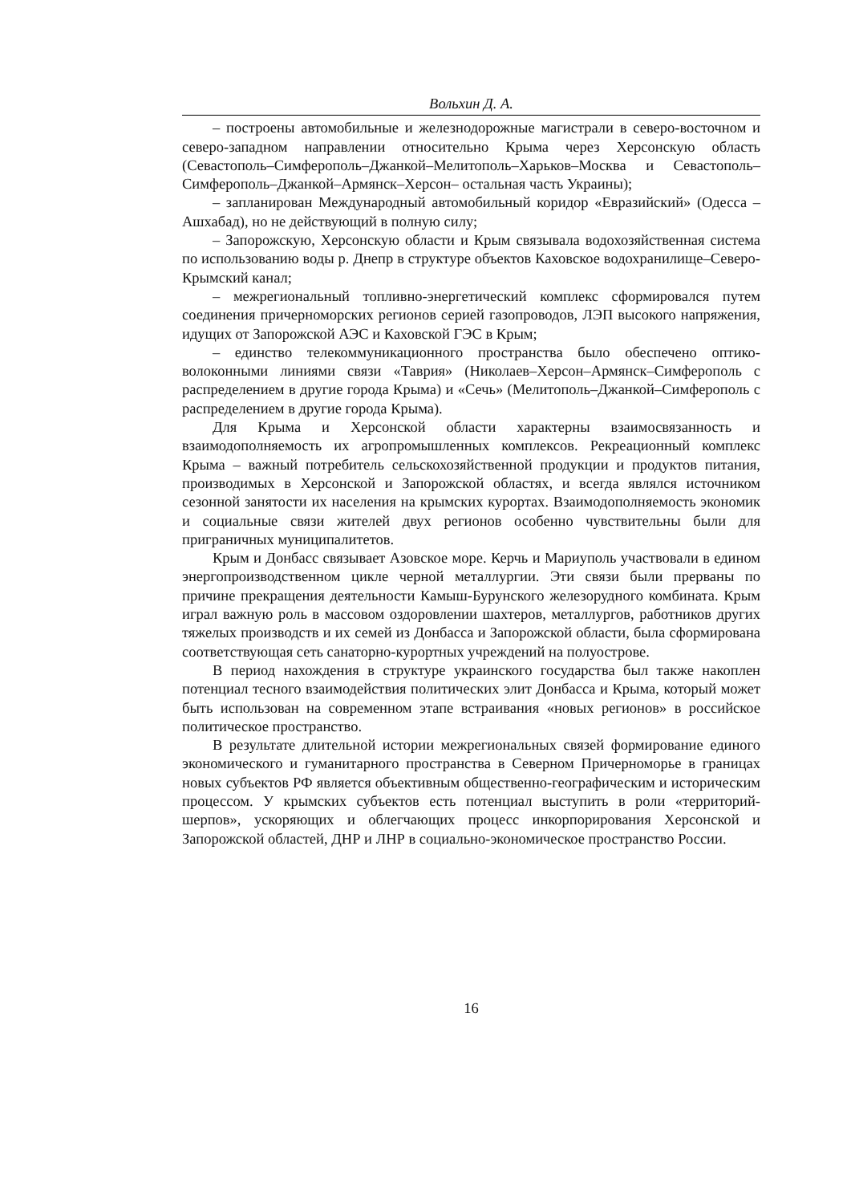Вольхин Д. А.
– построены автомобильные и железнодорожные магистрали в северо-восточном и северо-западном направлении относительно Крыма через Херсонскую область (Севастополь–Симферополь–Джанкой–Мелитополь–Харьков–Москва и Севастополь–Симферополь–Джанкой–Армянск–Херсон– остальная часть Украины);
– запланирован Международный автомобильный коридор «Евразийский» (Одесса – Ашхабад), но не действующий в полную силу;
– Запорожскую, Херсонскую области и Крым связывала водохозяйственная система по использованию воды р. Днепр в структуре объектов Каховское водохранилище–Северо-Крымский канал;
– межрегиональный топливно-энергетический комплекс сформировался путем соединения причерноморских регионов серией газопроводов, ЛЭП высокого напряжения, идущих от Запорожской АЭС и Каховской ГЭС в Крым;
– единство телекоммуникационного пространства было обеспечено оптико-волоконными линиями связи «Таврия» (Николаев–Херсон–Армянск–Симферополь с распределением в другие города Крыма) и «Сечь» (Мелитополь–Джанкой–Симферополь с распределением в другие города Крыма).
Для Крыма и Херсонской области характерны взаимосвязанность и взаимодополняемость их агропромышленных комплексов. Рекреационный комплекс Крыма – важный потребитель сельскохозяйственной продукции и продуктов питания, производимых в Херсонской и Запорожской областях, и всегда являлся источником сезонной занятости их населения на крымских курортах. Взаимодополняемость экономик и социальные связи жителей двух регионов особенно чувствительны были для приграничных муниципалитетов.
Крым и Донбасс связывает Азовское море. Керчь и Мариуполь участвовали в едином энергопроизводственном цикле черной металлургии. Эти связи были прерваны по причине прекращения деятельности Камыш-Бурунского железорудного комбината. Крым играл важную роль в массовом оздоровлении шахтеров, металлургов, работников других тяжелых производств и их семей из Донбасса и Запорожской области, была сформирована соответствующая сеть санаторно-курортных учреждений на полуострове.
В период нахождения в структуре украинского государства был также накоплен потенциал тесного взаимодействия политических элит Донбасса и Крыма, который может быть использован на современном этапе встраивания «новых регионов» в российское политическое пространство.
В результате длительной истории межрегиональных связей формирование единого экономического и гуманитарного пространства в Северном Причерноморье в границах новых субъектов РФ является объективным общественно-географическим и историческим процессом. У крымских субъектов есть потенциал выступить в роли «территорий-шерпов», ускоряющих и облегчающих процесс инкорпорирования Херсонской и Запорожской областей, ДНР и ЛНР в социально-экономическое пространство России.
16